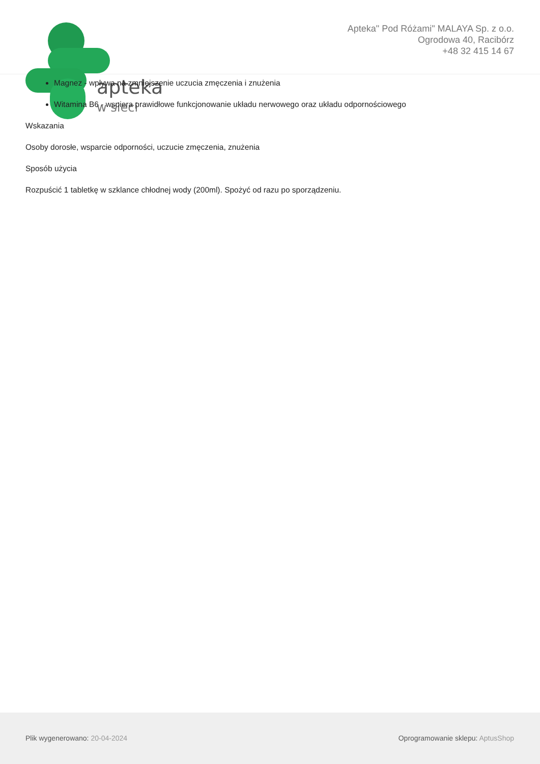apteka
w sieci
Apteka" Pod Różami" MALAYA Sp. z o.o.
Ogrodowa 40, Racibórz
+48 32 415 14 67
Magnez - wpływa na zmniejszenie uczucia zmęczenia i znużenia
Witamina B6 - wspiera prawidłowe funkcjonowanie układu nerwowego oraz układu odpornościowego
Wskazania
Osoby dorosłe, wsparcie odporności, uczucie zmęczenia, znużenia
Sposób użycia
Rozpuścić 1 tabletkę w szklance chłodnej wody (200ml). Spożyć od razu po sporządzeniu.
Plik wygenerowano: 20-04-2024 Oprogramowanie sklepu: AptusShop